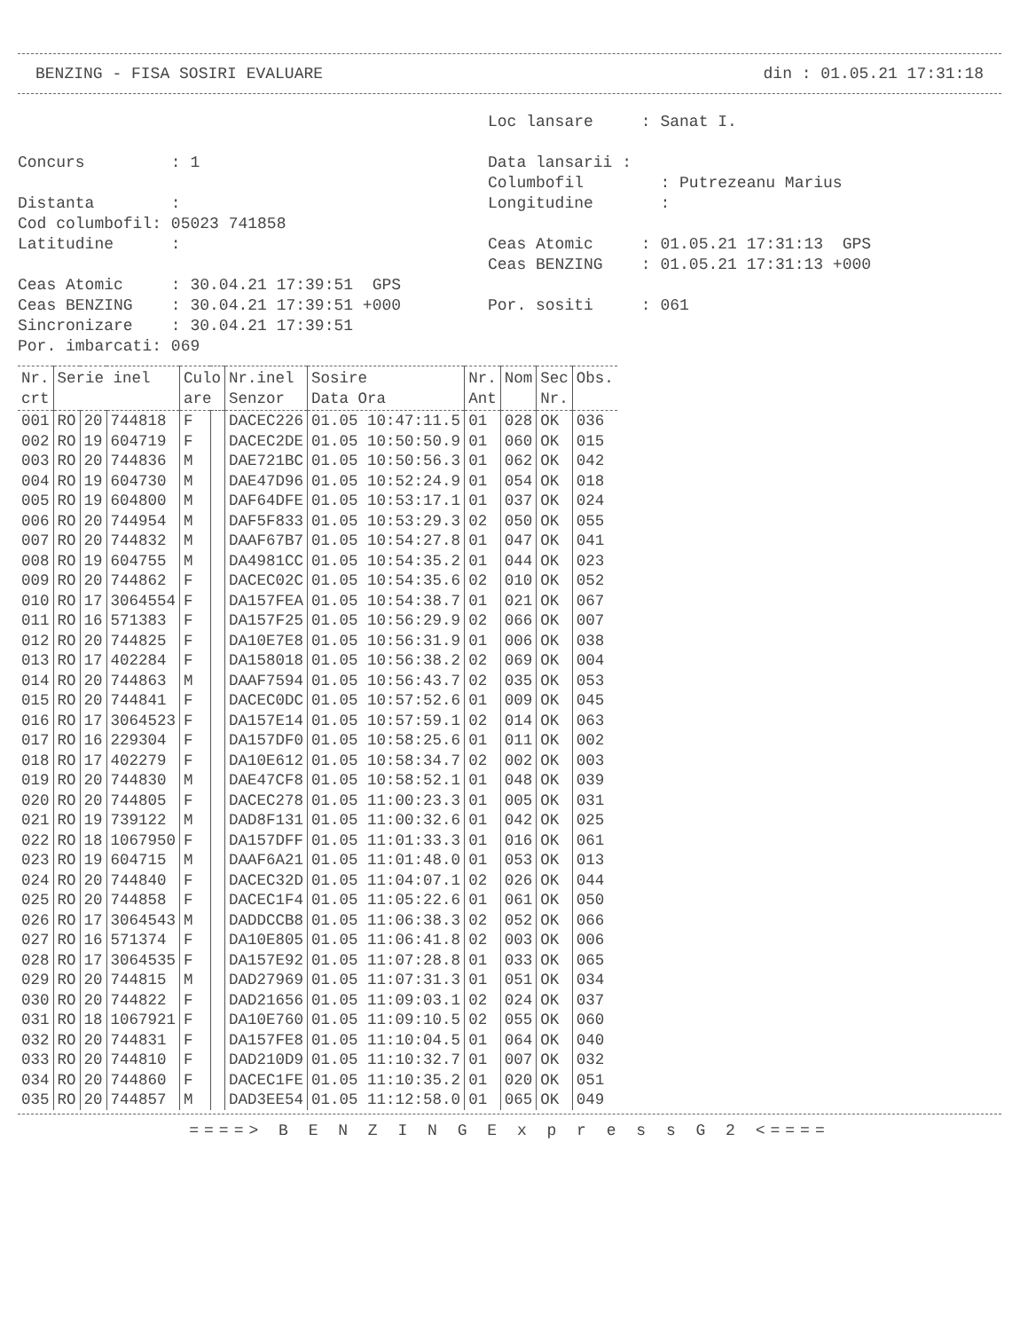BENZING - FISA SOSIRI EVALUARE din : 01.05.21 17:31:18
Concurs : 1 Distanta : Cod columbofil: 05023 741858 Latitudine : Ceas Atomic : 30.04.21 17:39:51 GPS Ceas BENZING : 30.04.21 17:39:51 +000 Sincronizare : 30.04.21 17:39:51 Por. imbarcati: 069
Loc lansare : Sanat I. Data lansarii : Columbofil : Putrezeanu Marius Longitudine : Ceas Atomic : 01.05.21 17:31:13 GPS Ceas BENZING : 01.05.21 17:31:13 +000 Por. sositi : 061
| Nr. crt | Serie inel | | | Culo are | | Nr.inel Senzor | Sosire Data Ora | Nr. Ant | Nom | Sec Nr. | Obs. |
| --- | --- | --- | --- | --- | --- | --- | --- | --- | --- | --- | --- |
| 001 | RO | 20 | 744818 | F | | DACEC226 | 01.05 10:47:11.5 | 01 | 028 | OK | 036 |
| 002 | RO | 19 | 604719 | F | | DACEC2DE | 01.05 10:50:50.9 | 01 | 060 | OK | 015 |
| 003 | RO | 20 | 744836 | M | | DAE721BC | 01.05 10:50:56.3 | 01 | 062 | OK | 042 |
| 004 | RO | 19 | 604730 | M | | DAE47D96 | 01.05 10:52:24.9 | 01 | 054 | OK | 018 |
| 005 | RO | 19 | 604800 | M | | DAF64DFE | 01.05 10:53:17.1 | 01 | 037 | OK | 024 |
| 006 | RO | 20 | 744954 | M | | DAF5F833 | 01.05 10:53:29.3 | 02 | 050 | OK | 055 |
| 007 | RO | 20 | 744832 | M | | DAAF67B7 | 01.05 10:54:27.8 | 01 | 047 | OK | 041 |
| 008 | RO | 19 | 604755 | M | | DA4981CC | 01.05 10:54:35.2 | 01 | 044 | OK | 023 |
| 009 | RO | 20 | 744862 | F | | DACEC02C | 01.05 10:54:35.6 | 02 | 010 | OK | 052 |
| 010 | RO | 17 | 3064554 | F | | DA157FEA | 01.05 10:54:38.7 | 01 | 021 | OK | 067 |
| 011 | RO | 16 | 571383 | F | | DA157F25 | 01.05 10:56:29.9 | 02 | 066 | OK | 007 |
| 012 | RO | 20 | 744825 | F | | DA10E7E8 | 01.05 10:56:31.9 | 01 | 006 | OK | 038 |
| 013 | RO | 17 | 402284 | F | | DA158018 | 01.05 10:56:38.2 | 02 | 069 | OK | 004 |
| 014 | RO | 20 | 744863 | M | | DAAF7594 | 01.05 10:56:43.7 | 02 | 035 | OK | 053 |
| 015 | RO | 20 | 744841 | F | | DACEC0DC | 01.05 10:57:52.6 | 01 | 009 | OK | 045 |
| 016 | RO | 17 | 3064523 | F | | DA157E14 | 01.05 10:57:59.1 | 02 | 014 | OK | 063 |
| 017 | RO | 16 | 229304 | F | | DA157DF0 | 01.05 10:58:25.6 | 01 | 011 | OK | 002 |
| 018 | RO | 17 | 402279 | F | | DA10E612 | 01.05 10:58:34.7 | 02 | 002 | OK | 003 |
| 019 | RO | 20 | 744830 | M | | DAE47CF8 | 01.05 10:58:52.1 | 01 | 048 | OK | 039 |
| 020 | RO | 20 | 744805 | F | | DACEC278 | 01.05 11:00:23.3 | 01 | 005 | OK | 031 |
| 021 | RO | 19 | 739122 | M | | DAD8F131 | 01.05 11:00:32.6 | 01 | 042 | OK | 025 |
| 022 | RO | 18 | 1067950 | F | | DA157DFF | 01.05 11:01:33.3 | 01 | 016 | OK | 061 |
| 023 | RO | 19 | 604715 | M | | DAAF6A21 | 01.05 11:01:48.0 | 01 | 053 | OK | 013 |
| 024 | RO | 20 | 744840 | F | | DACEC32D | 01.05 11:04:07.1 | 02 | 026 | OK | 044 |
| 025 | RO | 20 | 744858 | F | | DACEC1F4 | 01.05 11:05:22.6 | 01 | 061 | OK | 050 |
| 026 | RO | 17 | 3064543 | M | | DADDCCB8 | 01.05 11:06:38.3 | 02 | 052 | OK | 066 |
| 027 | RO | 16 | 571374 | F | | DA10E805 | 01.05 11:06:41.8 | 02 | 003 | OK | 006 |
| 028 | RO | 17 | 3064535 | F | | DA157E92 | 01.05 11:07:28.8 | 01 | 033 | OK | 065 |
| 029 | RO | 20 | 744815 | M | | DAD27969 | 01.05 11:07:31.3 | 01 | 051 | OK | 034 |
| 030 | RO | 20 | 744822 | F | | DAD21656 | 01.05 11:09:03.1 | 02 | 024 | OK | 037 |
| 031 | RO | 18 | 1067921 | F | | DA10E760 | 01.05 11:09:10.5 | 02 | 055 | OK | 060 |
| 032 | RO | 20 | 744831 | F | | DA157FE8 | 01.05 11:10:04.5 | 01 | 064 | OK | 040 |
| 033 | RO | 20 | 744810 | F | | DAD210D9 | 01.05 11:10:32.7 | 01 | 007 | OK | 032 |
| 034 | RO | 20 | 744860 | F | | DACEC1FE | 01.05 11:10:35.2 | 01 | 020 | OK | 051 |
| 035 | RO | 20 | 744857 | M | | DAD3EE54 | 01.05 11:12:58.0 | 01 | 065 | OK | 049 |
====> B E N Z I N G E x p r e s s G 2 <====